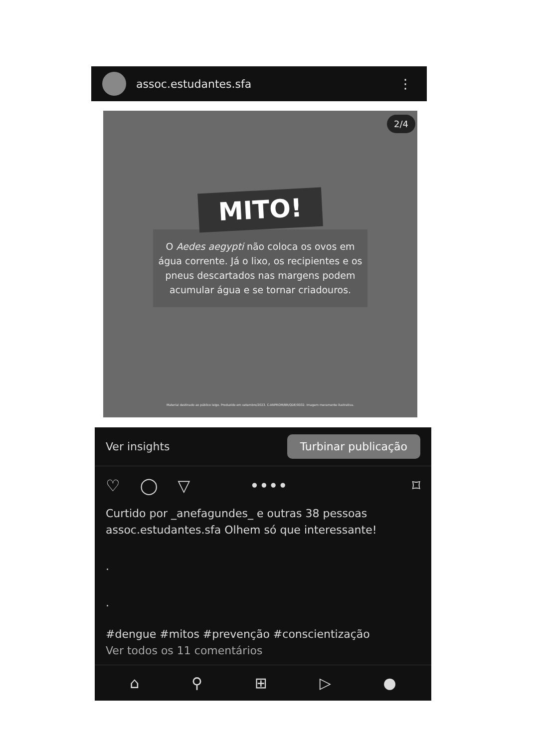assoc.estudantes.sfa ⋮
2/4
MITO!
O Aedes aegypti não coloca os ovos em água corrente. Já o lixo, os recipientes e os pneus descartados nas margens podem acumular água e se tornar criadouros.
Material destinado ao público leigo. Produzido em setembro/2023. C-ANPROM/BR/QDE/0032. Imagem meramente ilustrativa.
Ver insights Turbinar publicação
♡ ◯ ▽ •••• ⌑
Curtido por _anefagundes_ e outras 38 pessoas
assoc.estudantes.sfa Olhem só que interessante!
.
.
#dengue #mitos #prevenção #conscientização
Ver todos os 11 comentários
⌂ ⚲ ⊞ ▷ ●